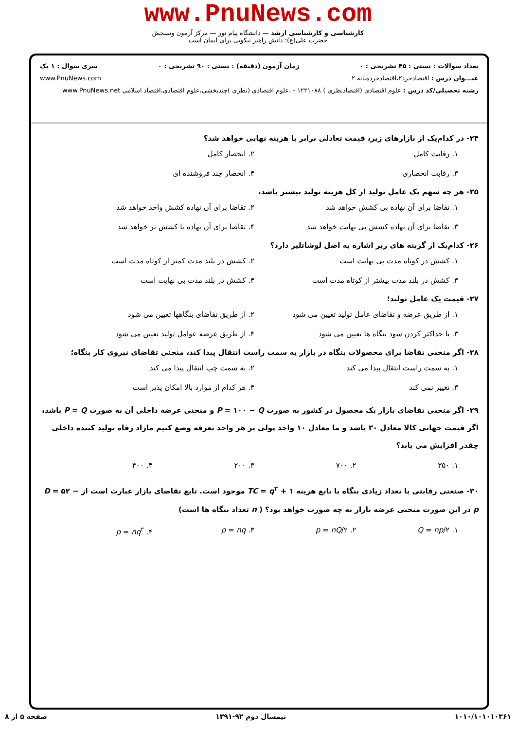www.PnuNews.com
کارشناسی و کارشناسی ارشد — دانشگاه پیام نور — مرکز آزمون وسنجش
حضرت علی(ع): دانش راهبر نیکویی برای ایمان است
تعداد سوالات : تستی : ۴۵ تشریحی : ۰ زمان آزمون (دقیقه) : تستی : ۹۰ تشریحی : ۰ سری سوال : ۱ یک
عنـــوان درس : اقتصادخرد۲،اقتصادخردمیانه ۲ www.PnuNews.com
رشته تحصیلی/کد درس : علوم اقتصادی (اقتصادنظری ) ۱۲۲۱۰۸۸ - ،علوم اقتصادی (نظری )چندبخشی،علوم اقتصادی،اقتصاد اسلامی www.PnuNews.net
۲۴- در کدام‌یک از بازارهای زیر، قیمت تعادلی برابر با هزینه نهایی خواهد شد؟
۱. رقابت کامل ۲. انحصار کامل ۳. رقابت انحصاری ۴. انحصار چند فروشنده ای
۲۵- هر چه سهم یک عامل تولید از کل هزینه تولید بیشتر باشد،
۱. تقاضا برای آن نهاده بی کشش خواهد شد ۲. تقاضا برای آن نهاده کشش واحد خواهد شد ۳. تقاضا برای آن نهاده کشش بی نهایت خواهد شد ۴. تقاضا برای آن نهاده با کشش تر خواهد شد
۲۶- کدام‌یک از گزینه های زیر اشاره به اصل لوشاتلیر دارد؟
۱. کشش در کوتاه مدت بی نهایت است ۲. کشش در بلند مدت کمتر از کوتاه مدت است ۳. کشش در بلند مدت بیشتر از کوتاه مدت است ۴. کشش در بلند مدت بی نهایت است
۲۷- قیمت یک عامل تولید؛
۱. از طریق عرضه و تقاضای عامل تولید تعیین می شود ۲. از طریق تقاضای بنگاهها تعیین می شود ۳. با حداکثر کردن سود بنگاه ها تعیین می شود ۴. از طریق عرضه عوامل تولید تعیین می شود
۲۸- اگر منحنی تقاضا برای محصولات بنگاه در بازار به سمت راست انتقال پیدا کند، منحنی تقاضای نیروی کار بنگاه؛
۱. به سمت راست انتقال پیدا می کند ۲. به سمت چپ انتقال پیدا می کند ۳. تغییر نمی کند ۴. هر کدام از موارد بالا امکان پذیر است
۲۹- اگر منحنی تقاضای بازار یک محصول در کشور به صورت P = ۱۰۰ − Q و منحنی عرضه داخلی آن به صورت P = Q باشد، اگر قیمت جهانی کالا معادل ۳۰ باشد و ما معادل ۱۰ واحد پولی بر هر واحد تعرفه وضع کنیم مازاد رفاه تولید کننده داخلی چقدر افزایش می یابد؟
۱. ۳۵۰ ۲. ۷۰۰ ۳. ۲۰۰ ۴. ۴۰۰
۳۰- صنعتی رقابتی با تعداد زیادی بنگاه با تابع هزینه TC = q<sup>۲</sup> + ۱ موجود است. تابع تقاضای بازار عبارت است از D = ۵۲ − p در این صورت منحنی عرضه بازار به چه صورت خواهد بود؟ ( n تعداد بنگاه ها است)
۱. Q = np/۲ ۲. p = nQ/۲ ۳. p = nq ۴. p = nq<sup>۲</sup>
۱۰۱۰/۱۰۱۰۱۰۳۶۱ نیمسال دوم ۹۲-۱۳۹۱ صفحه ۵ از ۸